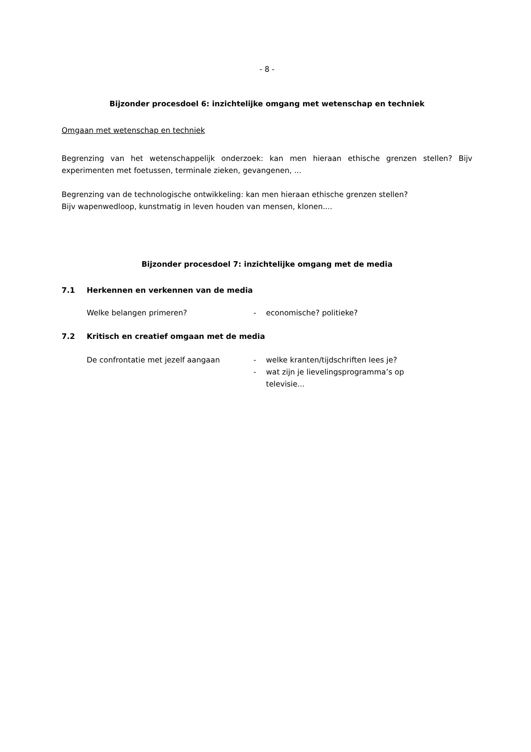- 8 -
Bijzonder procesdoel 6: inzichtelijke omgang met wetenschap en techniek
Omgaan met wetenschap en techniek
Begrenzing van het wetenschappelijk onderzoek: kan men hieraan ethische grenzen stellen? Bijv experimenten met foetussen, terminale zieken, gevangenen, ...
Begrenzing van de technologische ontwikkeling: kan men hieraan ethische grenzen stellen?
Bijv wapenwedloop, kunstmatig in leven houden van mensen, klonen....
Bijzonder procesdoel 7: inzichtelijke omgang met de media
7.1 Herkennen en verkennen van de media
Welke belangen primeren? - economische? politieke?
7.2 Kritisch en creatief omgaan met de media
De confrontatie met jezelf aangaan - welke kranten/tijdschriften lees je?
- wat zijn je lievelingsprogramma’s op televisie...